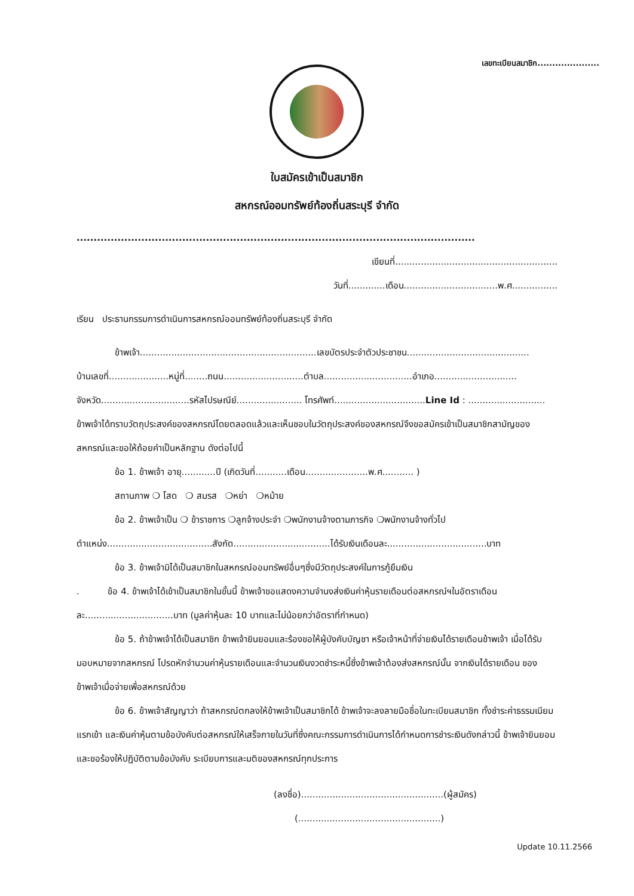เลขทะเบียนสมาชิก.....................
ใบสมัครเข้าเป็นสมาชิก
สหกรณ์ออมทรัพย์ท้องถิ่นสระบุรี จำกัด
.....................................................................................................................
เขียนที่.........................................................
วันที่.............เดือน.................................พ.ศ................
เรียน ประธานกรรมการดำเนินการสหกรณ์ออมทรัพย์ท้องถิ่นสระบุรี จำกัด
ข้าพเจ้า..............................................................เลขบัตรประจำตัวประชาชน...........................................
บ้านเลขที่.....................หมู่ที่........ถนน............................ตำบล...............................อำเภอ.............................
จังหวัด...............................รหัสไปรษณีย์....................... โทรศัพท์................................Line Id : ...........................
ข้าพเจ้าได้ทราบวัตถุประสงค์ของสหกรณ์โดยตลอดแล้วและเห็นชอบในวัตถุประสงค์ของสหกรณ์จึงขอสมัครเข้าเป็นสมาชิกสามัญของสหกรณ์และขอให้ถ้อยคำเป็นหลักฐาน ดังต่อไปนี้
ข้อ 1. ข้าพเจ้า อายุ............ปี (เกิดวันที่...........เดือน......................พ.ศ........... )
สถานภาพ ❍ โสด ❍ สมรส ❍หย่า ❍หม้าย
ข้อ 2. ข้าพเจ้าเป็น ❍ ข้าราชการ ❍ลูกจ้างประจำ ❍พนักงานจ้างตามภารกิจ ❍พนักงานจ้างทั่วไป
ตำแหน่ง.....................................สังกัด..................................ได้รับเงินเดือนละ...................................บาท
ข้อ 3. ข้าพเจ้ามิได้เป็นสมาชิกในสหกรณ์ออมทรัพย์อื่นๆซึ่งมีวัตถุประสงค์ในการกู้ยืมเงิน
. ข้อ 4. ข้าพเจ้าได้เข้าเป็นสมาชิกในขั้นนี้ ข้าพเจ้าขอแสดงความจำนงส่งเงินค่าหุ้นรายเดือนต่อสหกรณ์ฯในอัตราเดือนละ...............................บาท (มูลค่าหุ้นละ 10 บาทและไม่น้อยกว่าอัตราที่กำหนด)
ข้อ 5. ถ้าข้าพเจ้าได้เป็นสมาชิก ข้าพเจ้ายินยอมและร้องขอให้ผู้บังคับบัญชา หรือเจ้าหน้าที่จ่ายเงินได้รายเดือนข้าพเจ้า เมื่อได้รับมอบหมายจากสหกรณ์ โปรดหักจำนวนค่าหุ้นรายเดือนและจำนวนเงินงวดชำระหนี้ซึ่งข้าพเจ้าต้องส่งสหกรณ์นั้น จากเงินได้รายเดือน ของข้าพเจ้าเมื่อจ่ายเพื่อสหกรณ์ด้วย
ข้อ 6. ข้าพเจ้าสัญญาว่า ถ้าสหกรณ์ตกลงให้ข้าพเจ้าเป็นสมาชิกได้ ข้าพเจ้าจะลงลายมือชื่อในทะเบียนสมาชิก ทั้งชำระค่าธรรมเนียมแรกเข้า และเงินค่าหุ้นตามข้อบังคับต่อสหกรณ์ให้เสร็จภายในวันที่ซึ่งคณะกรรมการดำเนินการได้กำหนดการชำระเงินดังกล่าวนี้ ข้าพเจ้ายินยอมและขอร้องให้ปฏิบัติตามข้อบังคับ ระเบียบการและมติของสหกรณ์ทุกประการ
(ลงชื่อ)..................................................(ผู้สมัคร)
(..................................................)
Update 10.11.2566